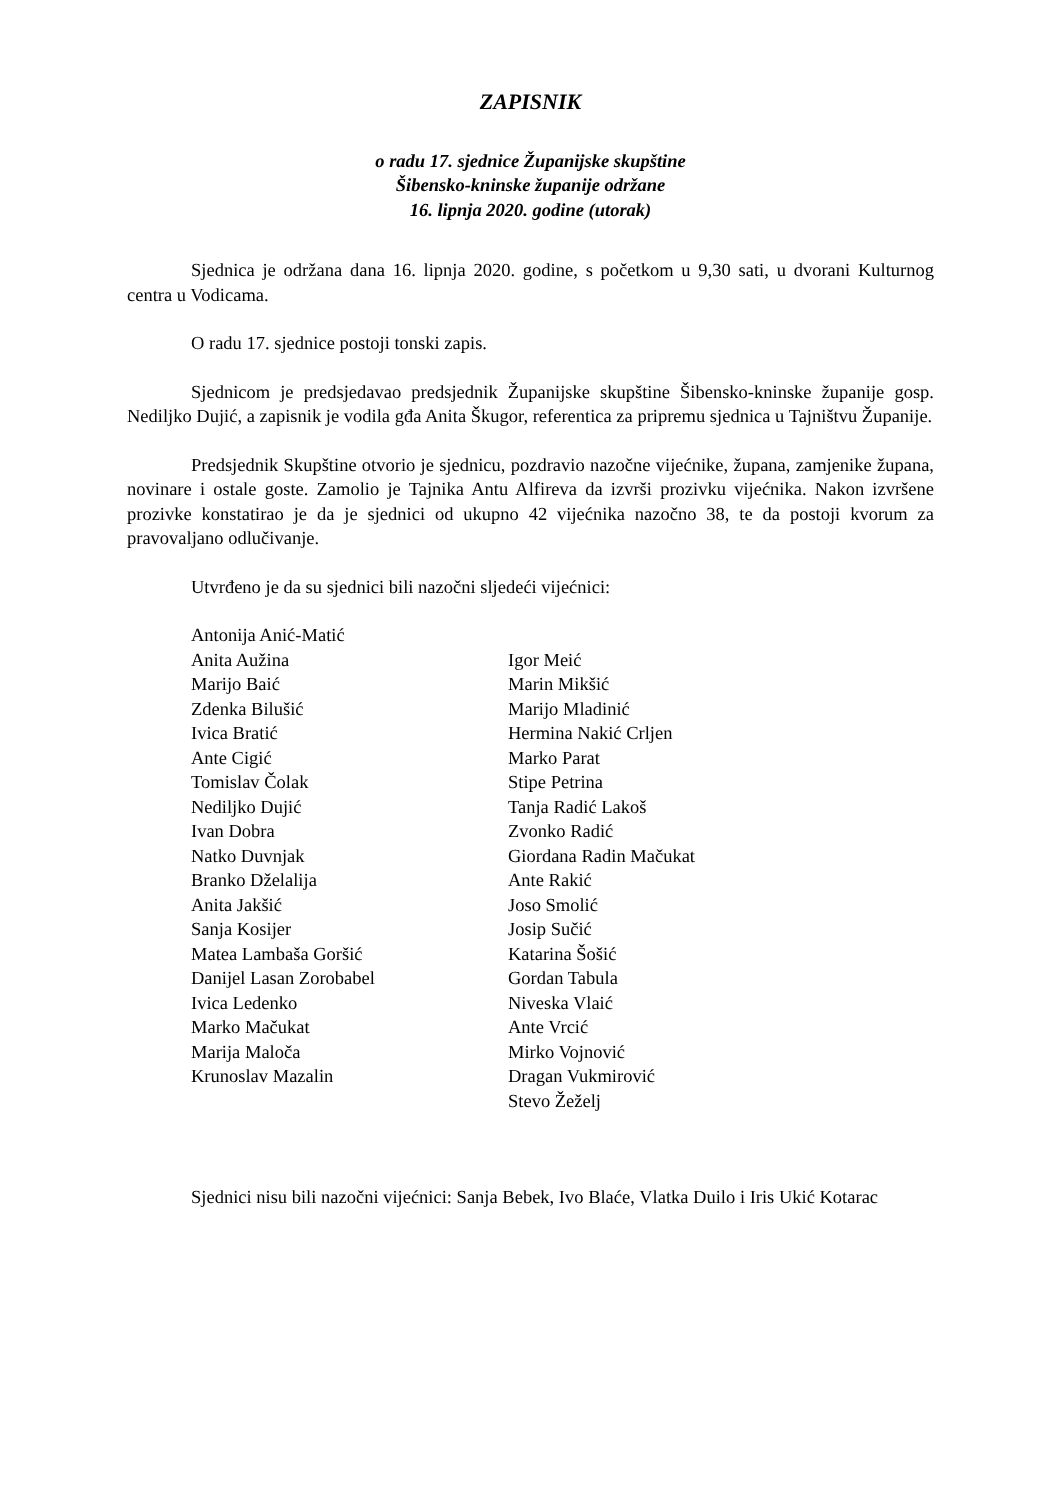ZAPISNIK
o radu 17. sjednice Županijske skupštine
Šibensko-kninske županije održane
16. lipnja 2020. godine (utorak)
Sjednica je održana dana 16. lipnja 2020. godine, s početkom u 9,30 sati, u dvorani Kulturnog centra u Vodicama.
O radu 17. sjednice postoji tonski zapis.
Sjednicom je predsjedavao predsjednik Županijske skupštine Šibensko-kninske županije gosp. Nediljko Dujić, a zapisnik je vodila gđa Anita Škugor, referentica za pripremu sjednica u Tajništvu Županije.
Predsjednik Skupštine otvorio je sjednicu, pozdravio nazočne vijećnike, župana, zamjenike župana, novinare i ostale goste. Zamolio je Tajnika Antu Alfireva da izvrši prozivku vijećnika. Nakon izvršene prozivke konstatirao je da je sjednici od ukupno 42 vijećnika nazočno 38, te da postoji kvorum za pravovaljano odlučivanje.
Utvrđeno je da su sjednici bili nazočni sljedeći vijećnici:
Antonija Anić-Matić
Anita Aužina
Marijo Baić
Zdenka Bilušić
Ivica Bratić
Ante Cigić
Tomislav Čolak
Nediljko Dujić
Ivan Dobra
Natko Duvnjak
Branko Dželalija
Anita Jakšić
Sanja Kosijer
Matea Lambaša Goršić
Danijel Lasan Zorobabel
Ivica Ledenko
Marko Mačukat
Marija Maloča
Krunoslav Mazalin
Igor Meić
Marin Mikšić
Marijo Mladinić
Hermina Nakić Crljen
Marko Parat
Stipe Petrina
Tanja Radić Lakoš
Zvonko Radić
Giordana Radin Mačukat
Ante Rakić
Joso Smolić
Josip Sučić
Katarina Šošić
Gordan Tabula
Niveska Vlaić
Ante Vrcić
Mirko Vojnović
Dragan Vukmirović
Stevo Žeželj
Sjednici nisu bili nazočni vijećnici: Sanja Bebek, Ivo Blaće, Vlatka Duilo i Iris Ukić Kotarac